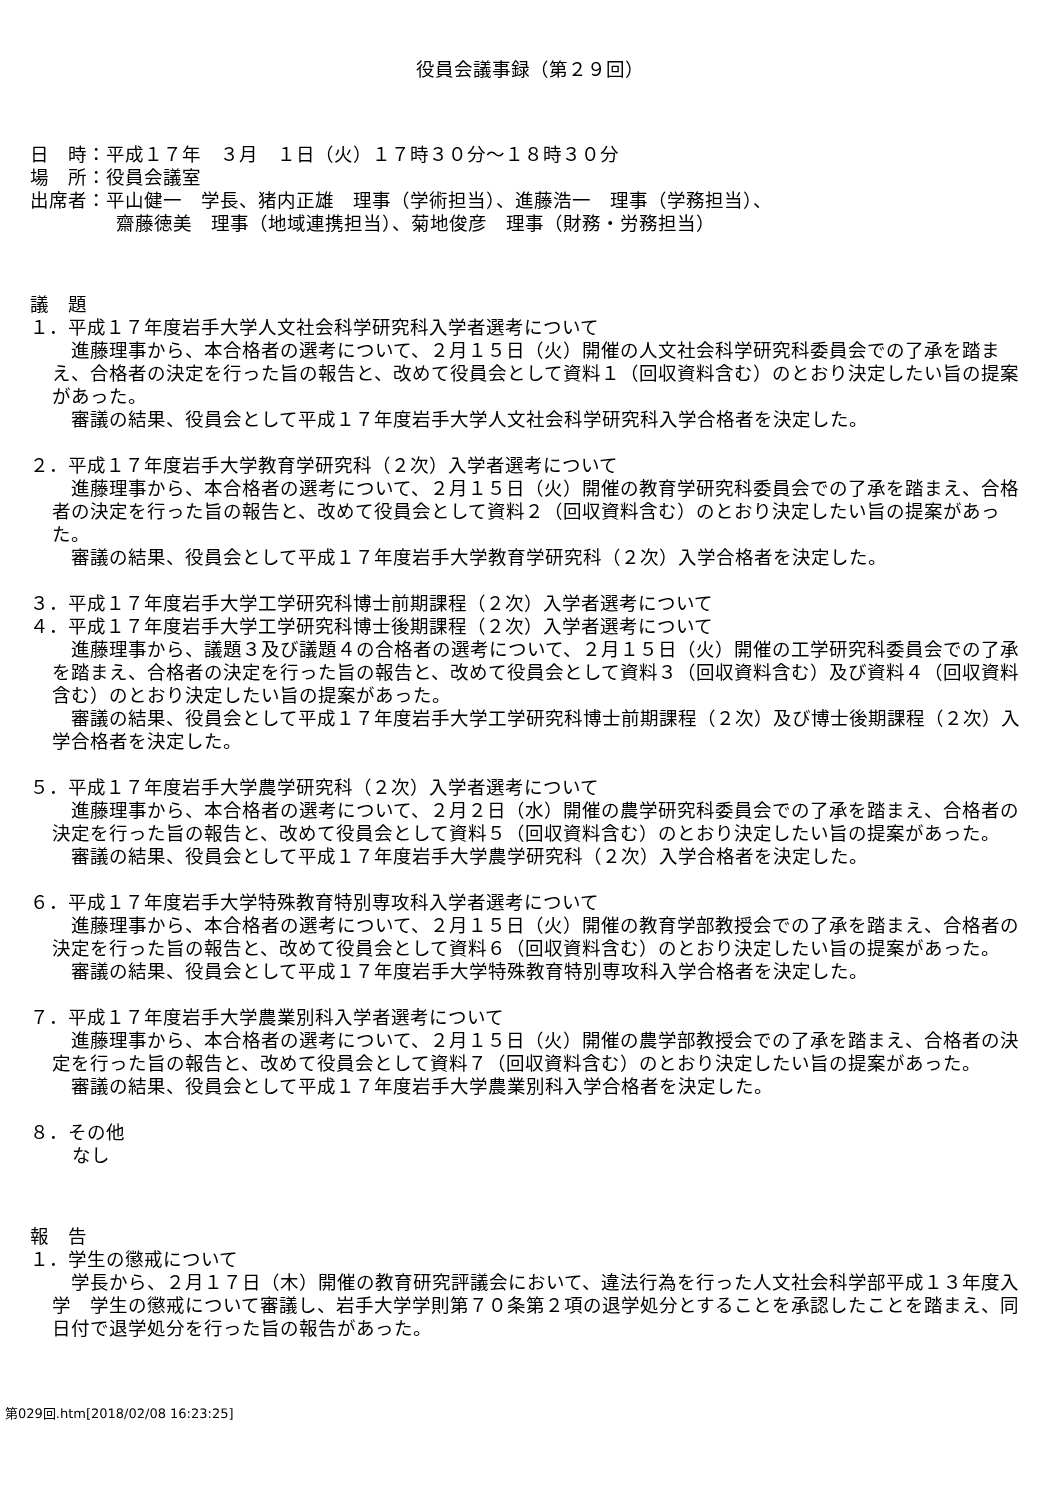役員会議事録（第２９回）
日　時：平成１７年　３月　１日（火）１７時３０分～１８時３０分
場　所：役員会議室
出席者：平山健一　学長、猪内正雄　理事（学術担当）、進藤浩一　理事（学務担当）、
齋藤徳美　理事（地域連携担当）、菊地俊彦　理事（財務・労務担当）
議　題
１．平成１７年度岩手大学人文社会科学研究科入学者選考について
　進藤理事から、本合格者の選考について、２月１５日（火）開催の人文社会科学研究科委員会での了承を踏まえ、合格者の決定を行った旨の報告と、改めて役員会として資料１（回収資料含む）のとおり決定したい旨の提案があった。
　審議の結果、役員会として平成１７年度岩手大学人文社会科学研究科入学合格者を決定した。
２．平成１７年度岩手大学教育学研究科（２次）入学者選考について
　進藤理事から、本合格者の選考について、２月１５日（火）開催の教育学研究科委員会での了承を踏まえ、合格者の決定を行った旨の報告と、改めて役員会として資料２（回収資料含む）のとおり決定したい旨の提案があった。
　審議の結果、役員会として平成１７年度岩手大学教育学研究科（２次）入学合格者を決定した。
３．平成１７年度岩手大学工学研究科博士前期課程（２次）入学者選考について
４．平成１７年度岩手大学工学研究科博士後期課程（２次）入学者選考について
　進藤理事から、議題３及び議題４の合格者の選考について、２月１５日（火）開催の工学研究科委員会での了承を踏まえ、合格者の決定を行った旨の報告と、改めて役員会として資料３（回収資料含む）及び資料４（回収資料含む）のとおり決定したい旨の提案があった。
　審議の結果、役員会として平成１７年度岩手大学工学研究科博士前期課程（２次）及び博士後期課程（２次）入学合格者を決定した。
５．平成１７年度岩手大学農学研究科（２次）入学者選考について
　進藤理事から、本合格者の選考について、２月２日（水）開催の農学研究科委員会での了承を踏まえ、合格者の決定を行った旨の報告と、改めて役員会として資料５（回収資料含む）のとおり決定したい旨の提案があった。
　審議の結果、役員会として平成１７年度岩手大学農学研究科（２次）入学合格者を決定した。
６．平成１７年度岩手大学特殊教育特別専攻科入学者選考について
　進藤理事から、本合格者の選考について、２月１５日（火）開催の教育学部教授会での了承を踏まえ、合格者の決定を行った旨の報告と、改めて役員会として資料６（回収資料含む）のとおり決定したい旨の提案があった。
　審議の結果、役員会として平成１７年度岩手大学特殊教育特別専攻科入学合格者を決定した。
７．平成１７年度岩手大学農業別科入学者選考について
　進藤理事から、本合格者の選考について、２月１５日（火）開催の農学部教授会での了承を踏まえ、合格者の決定を行った旨の報告と、改めて役員会として資料７（回収資料含む）のとおり決定したい旨の提案があった。
　審議の結果、役員会として平成１７年度岩手大学農業別科入学合格者を決定した。
８．その他
なし
報　告
１．学生の懲戒について
　学長から、２月１７日（木）開催の教育研究評議会において、違法行為を行った人文社会科学部平成１３年度入学　学生の懲戒について審議し、岩手大学学則第７０条第２項の退学処分とすることを承認したことを踏まえ、同日付で退学処分を行った旨の報告があった。
第029回.htm[2018/02/08 16:23:25]